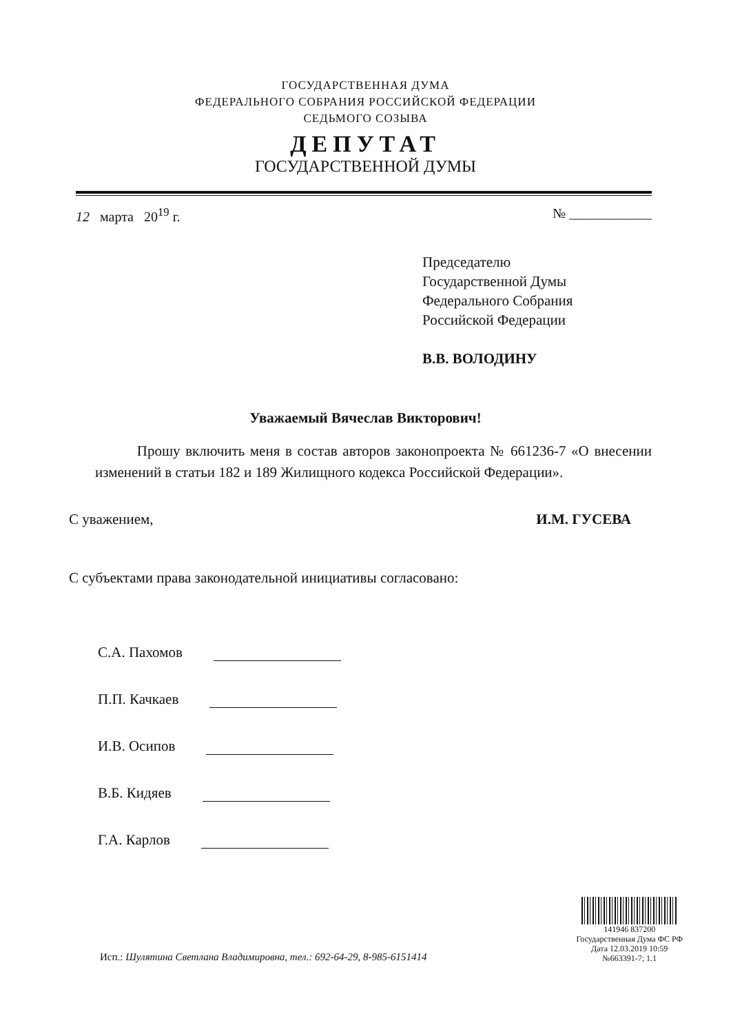ГОСУДАРСТВЕННАЯ ДУМА
ФЕДЕРАЛЬНОГО СОБРАНИЯ РОССИЙСКОЙ ФЕДЕРАЦИИ
СЕДЬМОГО СОЗЫВА
ДЕПУТАТ
ГОСУДАРСТВЕННОЙ ДУМЫ
12 марта 20<sup>19</sup> г. № ____________
Председателю
Государственной Думы
Федерального Собрания
Российской Федерации
В.В. ВОЛОДИНУ
Уважаемый Вячеслав Викторович!
Прошу включить меня в состав авторов законопроекта № 661236-7 «О внесении изменений в статьи 182 и 189 Жилищного кодекса Российской Федерации».
С уважением, И.М. ГУСЕВА
С субъектами права законодательной инициативы согласовано:
С.А. Пахомов
П.П. Качкаев
И.В. Осипов
В.Б. Кидяев
Г.А. Карлов
Исп.: Шулятина Светлана Владимировна, тел.: 692-64-29, 8-985-6151414
141946 837200
Государственная Дума ФС РФ
Дата 12.03.2019 10:59
№663391-7; 1.1